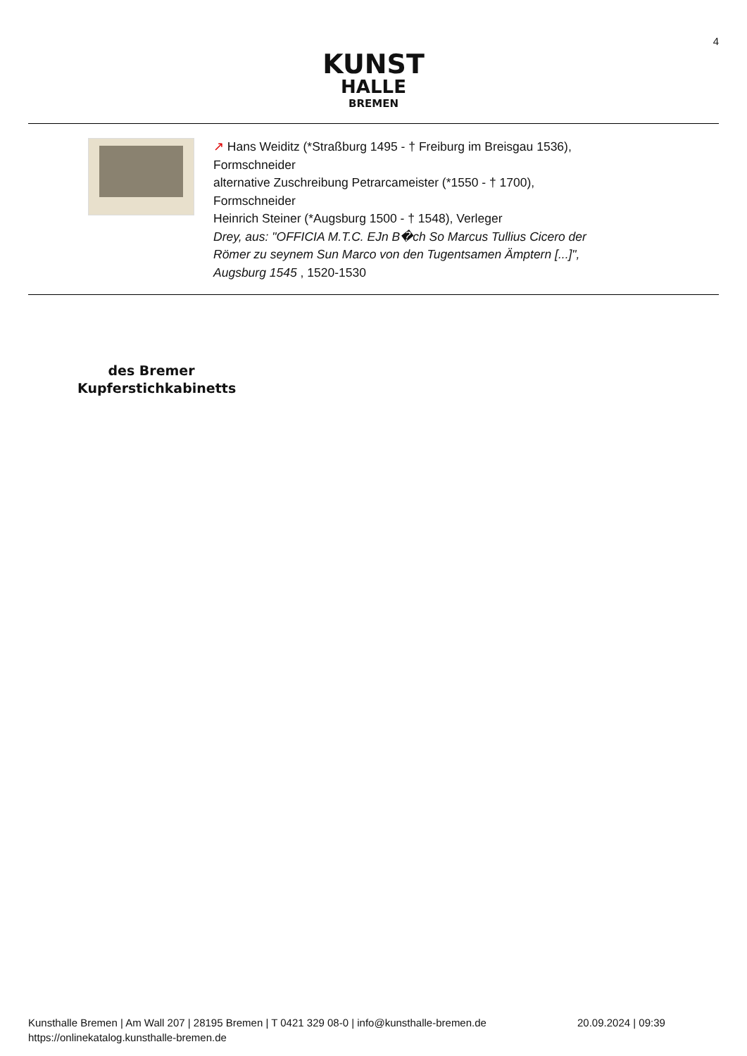4
KUNST
HALLE
BREMEN
↗ Hans Weiditz (*Straßburg 1495 - † Freiburg im Breisgau 1536),
Formschneider
alternative Zuschreibung Petrarcameister (*1550 - † 1700),
Formschneider
Heinrich Steiner (*Augsburg 1500 - † 1548), Verleger
Drey, aus: "OFFICIA M.T.C. EJn B�ch So Marcus Tullius Cicero der
Römer zu seynem Sun Marco von den Tugentsamen Ämptern [...]",
Augsburg 1545 , 1520-1530
des Bremer Kupferstichkabinetts
Kunsthalle Bremen | Am Wall 207 | 28195 Bremen | T 0421 329 08-0 | info@kunsthalle-bremen.de
https://onlinekatalog.kunsthalle-bremen.de
20.09.2024 | 09:39